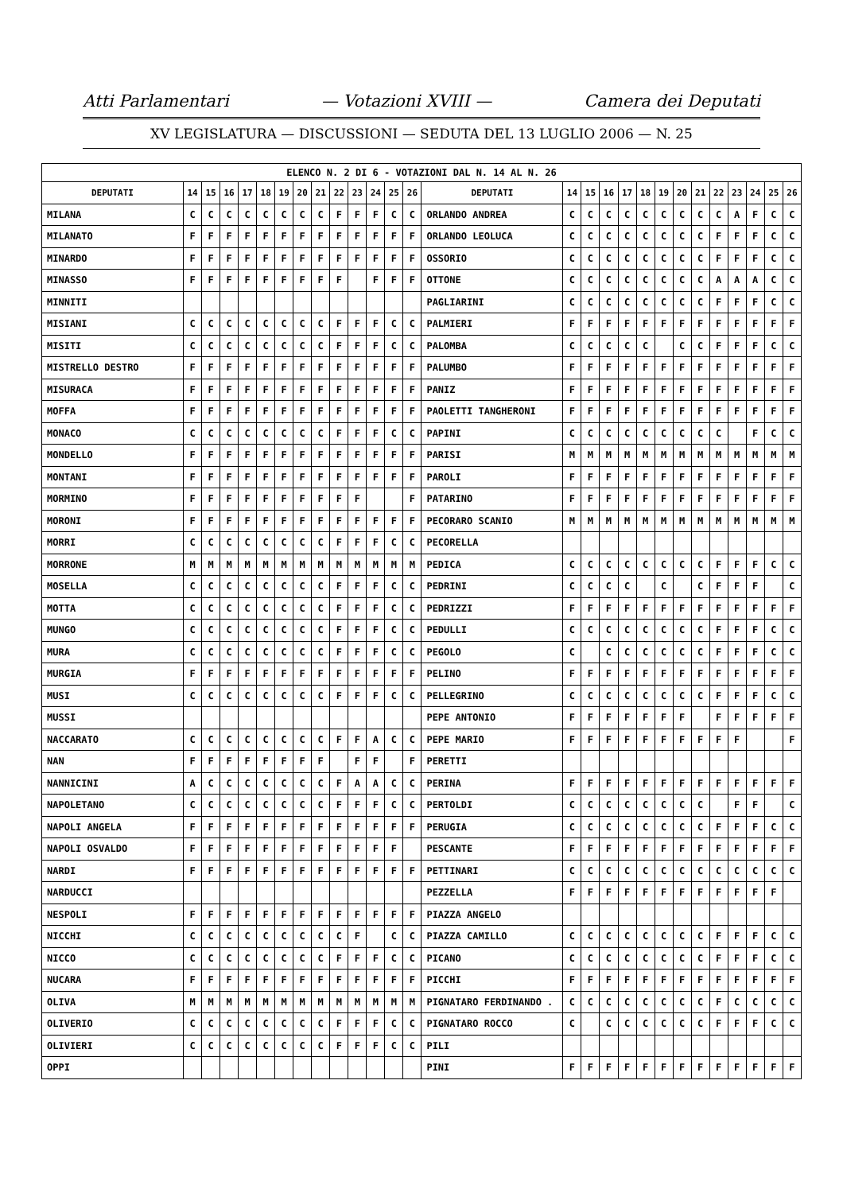Atti Parlamentari — Votazioni XVIII — Camera dei Deputati
XV LEGISLATURA — DISCUSSIONI — SEDUTA DEL 13 LUGLIO 2006 — N. 25
| ELENCO N. 2 DI 6 - VOTAZIONI DAL N. 14 AL N. 26 | | | | | | | | | | | | | | | | | | | | | | | | | | | |
| DEPUTATI | 14 | 15 | 16 | 17 | 18 | 19 | 20 | 21 | 22 | 23 | 24 | 25 | 26 | DEPUTATI | 14 | 15 | 16 | 17 | 18 | 19 | 20 | 21 | 22 | 23 | 24 | 25 | 26 |
| MILANA | C | C | C | C | C | C | C | C | F | F | F | C | C | ORLANDO ANDREA | C | C | C | C | C | C | C | C | C | A | F | C | C |
| MILANATO | F | F | F | F | F | F | F | F | F | F | F | F | F | ORLANDO LEOLUCA | C | C | C | C | C | C | C | C | F | F | F | C | C |
| MINARDO | F | F | F | F | F | F | F | F | F | F | F | F | F | OSSORIO | C | C | C | C | C | C | C | C | F | F | F | C | C |
| MINASSO | F | F | F | F | F | F | F | F | F | | F | F | F | OTTONE | C | C | C | C | C | C | C | C | A | A | A | C | C |
| MINNITI | | | | | | | | | | | | | | PAGLIARINI | C | C | C | C | C | C | C | C | F | F | F | C | C |
| MISIANI | C | C | C | C | C | C | C | C | F | F | F | C | C | PALMIERI | F | F | F | F | F | F | F | F | F | F | F | F | F |
| MISITI | C | C | C | C | C | C | C | C | F | F | F | C | C | PALOMBA | C | C | C | C | C | | C | C | F | F | F | C | C |
| MISTRELLO DESTRO | F | F | F | F | F | F | F | F | F | F | F | F | F | PALUMBO | F | F | F | F | F | F | F | F | F | F | F | F | F |
| MISURACA | F | F | F | F | F | F | F | F | F | F | F | F | F | PANIZ | F | F | F | F | F | F | F | F | F | F | F | F | F |
| MOFFA | F | F | F | F | F | F | F | F | F | F | F | F | F | PAOLETTI TANGHERONI | F | F | F | F | F | F | F | F | F | F | F | F | F |
| MONACO | C | C | C | C | C | C | C | C | F | F | F | C | C | PAPINI | C | C | C | C | C | C | C | C | C | | F | C | C |
| MONDELLO | F | F | F | F | F | F | F | F | F | F | F | F | F | PARISI | M | M | M | M | M | M | M | M | M | M | M | M | M |
| MONTANI | F | F | F | F | F | F | F | F | F | F | F | F | F | PAROLI | F | F | F | F | F | F | F | F | F | F | F | F | F |
| MORMINO | F | F | F | F | F | F | F | F | F | F | | | F | PATARINO | F | F | F | F | F | F | F | F | F | F | F | F | F |
| MORONI | F | F | F | F | F | F | F | F | F | F | F | F | F | PECORARO SCANIO | M | M | M | M | M | M | M | M | M | M | M | M | M |
| MORRI | C | C | C | C | C | C | C | C | F | F | F | C | C | PECORELLA | | | | | | | | | | | | | |
| MORRONE | M | M | M | M | M | M | M | M | M | M | M | M | M | PEDICA | C | C | C | C | C | C | C | C | F | F | F | C | C |
| MOSELLA | C | C | C | C | C | C | C | C | F | F | F | C | C | PEDRINI | C | C | C | C | | C | | C | F | F | F | | C |
| MOTTA | C | C | C | C | C | C | C | C | F | F | F | C | C | PEDRIZZI | F | F | F | F | F | F | F | F | F | F | F | F | F |
| MUNGO | C | C | C | C | C | C | C | C | F | F | F | C | C | PEDULLI | C | C | C | C | C | C | C | C | F | F | F | C | C |
| MURA | C | C | C | C | C | C | C | C | F | F | F | C | C | PEGOLO | C | | C | C | C | C | C | C | F | F | F | C | C |
| MURGIA | F | F | F | F | F | F | F | F | F | F | F | F | F | PELINO | F | F | F | F | F | F | F | F | F | F | F | F | F |
| MUSI | C | C | C | C | C | C | C | C | F | F | F | C | C | PELLEGRINO | C | C | C | C | C | C | C | C | F | F | F | C | C |
| MUSSI | | | | | | | | | | | | | | PEPE ANTONIO | F | F | F | F | F | F | F | | F | F | F | F | F |
| NACCARATO | C | C | C | C | C | C | C | C | F | F | A | C | C | PEPE MARIO | F | F | F | F | F | F | F | F | F | F | | | F |
| NAN | F | F | F | F | F | F | F | F | | F | F | | F | PERETTI | | | | | | | | | | | | | |
| NANNICINI | A | C | C | C | C | C | C | C | F | A | A | C | C | PERINA | F | F | F | F | F | F | F | F | F | F | F | F | F |
| NAPOLETANO | C | C | C | C | C | C | C | C | F | F | F | C | C | PERTOLDI | C | C | C | C | C | C | C | C | | F | F | | C |
| NAPOLI ANGELA | F | F | F | F | F | F | F | F | F | F | F | F | F | PERUGIA | C | C | C | C | C | C | C | C | F | F | F | C | C |
| NAPOLI OSVALDO | F | F | F | F | F | F | F | F | F | F | F | F | | PESCANTE | F | F | F | F | F | F | F | F | F | F | F | F | F |
| NARDI | F | F | F | F | F | F | F | F | F | F | F | F | F | PETTINARI | C | C | C | C | C | C | C | C | C | C | C | C | C |
| NARDUCCI | | | | | | | | | | | | | | PEZZELLA | F | F | F | F | F | F | F | F | F | F | F | F | |
| NESPOLI | F | F | F | F | F | F | F | F | F | F | F | F | F | PIAZZA ANGELO | | | | | | | | | | | | | |
| NICCHI | C | C | C | C | C | C | C | C | C | F | | C | C | PIAZZA CAMILLO | C | C | C | C | C | C | C | C | F | F | F | C | C |
| NICCO | C | C | C | C | C | C | C | C | F | F | F | C | C | PICANO | C | C | C | C | C | C | C | C | F | F | F | C | C |
| NUCARA | F | F | F | F | F | F | F | F | F | F | F | F | F | PICCHI | F | F | F | F | F | F | F | F | F | F | F | F | F |
| OLIVA | M | M | M | M | M | M | M | M | M | M | M | M | M | PIGNATARO FERDINANDO . | C | C | C | C | C | C | C | C | F | C | C | C | C |
| OLIVERIO | C | C | C | C | C | C | C | C | F | F | F | C | C | PIGNATARO ROCCO | C | | C | C | C | C | C | C | F | F | F | C | C |
| OLIVIERI | C | C | C | C | C | C | C | C | F | F | F | C | C | PILI | | | | | | | | | | | | | |
| OPPI | | | | | | | | | | | | | | PINI | F | F | F | F | F | F | F | F | F | F | F | F | F |